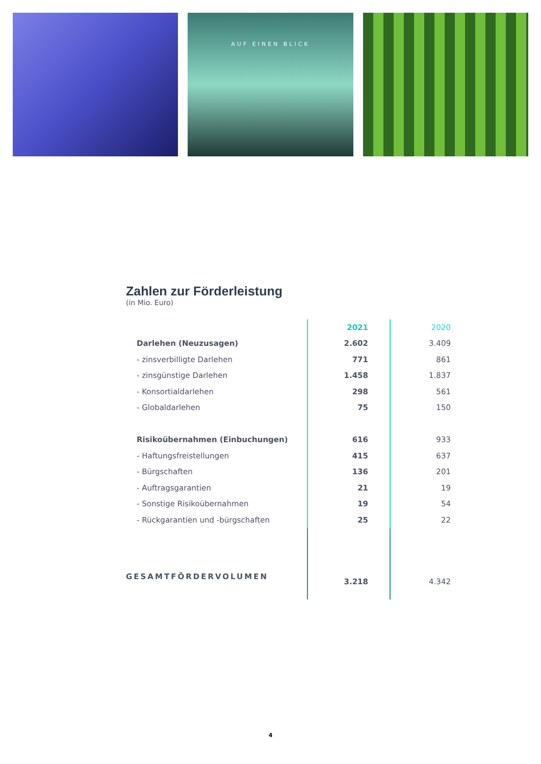AUF EINEN BLICK
Zahlen zur Förderleistung
(in Mio. Euro)
| | 2021 | 2020 |
| --- | --- | --- |
| Darlehen (Neuzusagen) | 2.602 | 3.409 |
| - zinsverbilligte Darlehen | 771 | 861 |
| - zinsgünstige Darlehen | 1.458 | 1.837 |
| - Konsortialdarlehen | 298 | 561 |
| - Globaldarlehen | 75 | 150 |
| Risikoübernahmen (Einbuchungen) | 616 | 933 |
| - Haftungsfreistellungen | 415 | 637 |
| - Bürgschaften | 136 | 201 |
| - Auftragsgarantien | 21 | 19 |
| - Sonstige Risikoübernahmen | 19 | 54 |
| - Rückgarantien und -bürgschaften | 25 | 22 |
| GESAMTFÖRDERVOLUMEN | 3.218 | 4.342 |
4